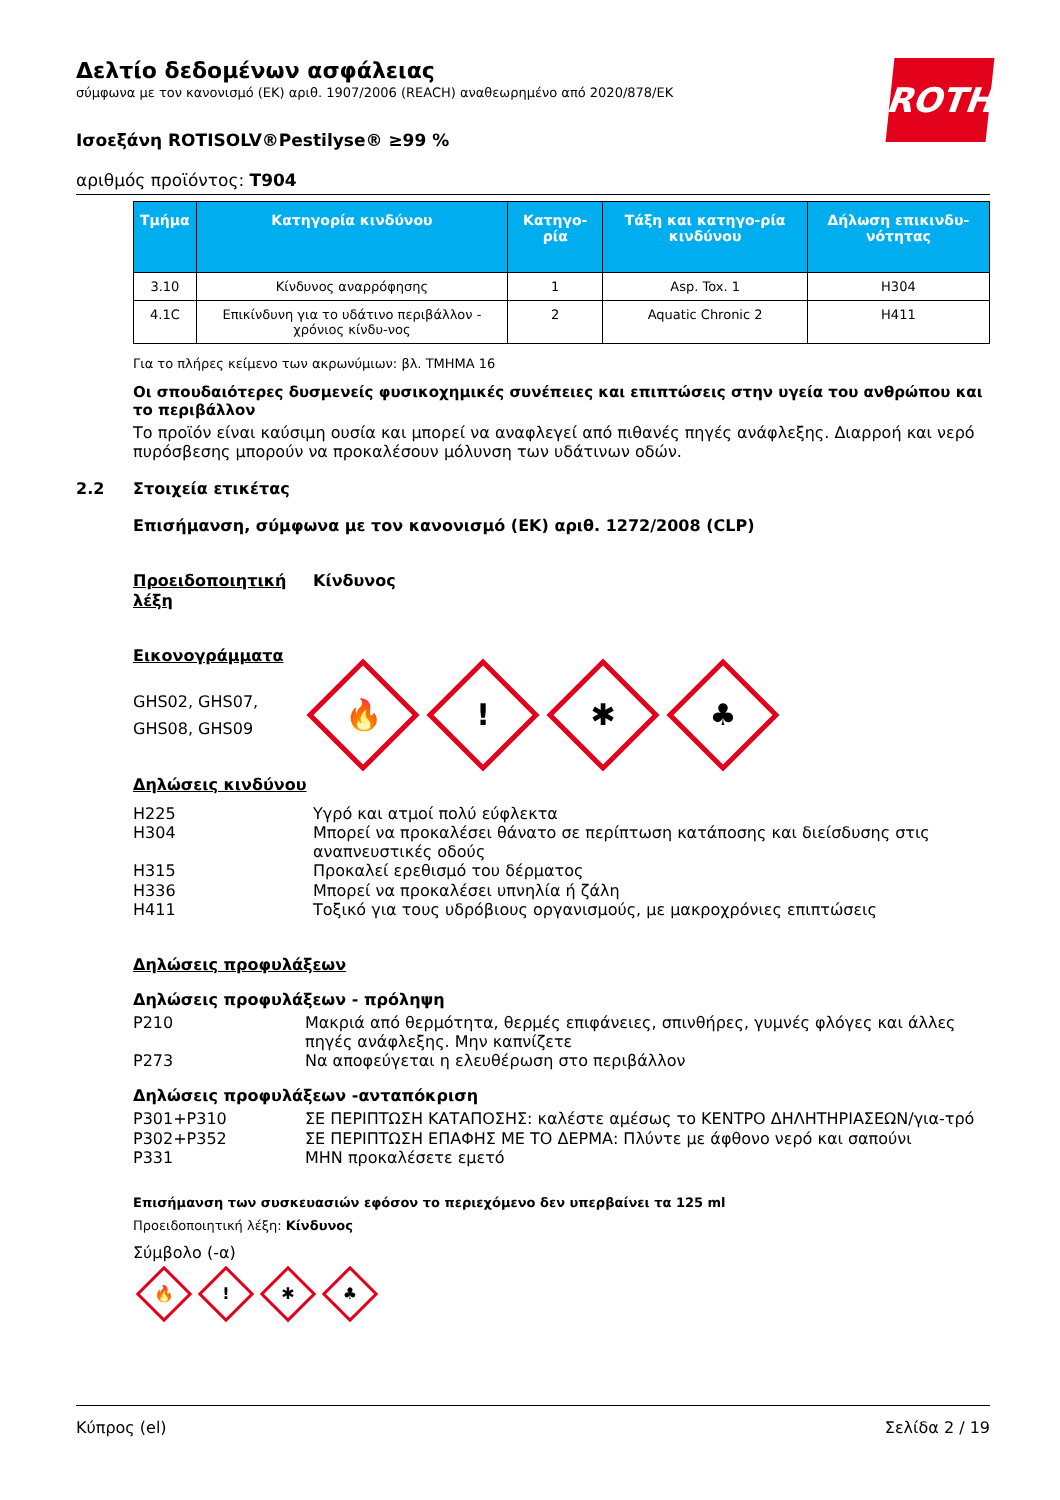ROTH
Δελτίο δεδομένων ασφάλειας
σύμφωνα με τον κανονισμό (ΕΚ) αριθ. 1907/2006 (REACH) αναθεωρημένο από 2020/878/ΕΚ
Ισοεξάνη ROTISOLV®Pestilyse® ≥99 %
αριθμός προϊόντος: T904
| Τμήμα | Κατηγορία κινδύνου | Κατηγο-ρία | Τάξη και κατηγο-ρία κινδύνου | Δήλωση επικινδυ-νότητας |
| --- | --- | --- | --- | --- |
| 3.10 | Κίνδυνος αναρρόφησης | 1 | Asp. Tox. 1 | H304 |
| 4.1C | Επικίνδυνη για το υδάτινο περιβάλλον - χρόνιος κίνδυ-νος | 2 | Aquatic Chronic 2 | H411 |
Για το πλήρες κείμενο των ακρωνύμιων: βλ. ΤΜΗΜΑ 16
Οι σπουδαιότερες δυσμενείς φυσικοχημικές συνέπειες και επιπτώσεις στην υγεία του ανθρώπου και το περιβάλλον
Το προϊόν είναι καύσιμη ουσία και μπορεί να αναφλεγεί από πιθανές πηγές ανάφλεξης. Διαρροή και νερό πυρόσβεσης μπορούν να προκαλέσουν μόλυνση των υδάτινων οδών.
2.2 Στοιχεία ετικέτας
Επισήμανση, σύμφωνα με τον κανονισμό (ΕΚ) αριθ. 1272/2008 (CLP)
Προειδοποιητική λέξη
Κίνδυνος
Εικονογράμματα
GHS02, GHS07,
GHS08, GHS09
🔥
!
✱
♣
Δηλώσεις κινδύνου
H225 Υγρό και ατμοί πολύ εύφλεκτα
H304 Μπορεί να προκαλέσει θάνατο σε περίπτωση κατάποσης και διείσδυσης στις αναπνευστικές οδούς
H315 Προκαλεί ερεθισμό του δέρματος
H336 Μπορεί να προκαλέσει υπνηλία ή ζάλη
H411 Τοξικό για τους υδρόβιους οργανισμούς, με μακροχρόνιες επιπτώσεις
Δηλώσεις προφυλάξεων
Δηλώσεις προφυλάξεων - πρόληψη
P210 Μακριά από θερμότητα, θερμές επιφάνειες, σπινθήρες, γυμνές φλόγες και άλλες πηγές ανάφλεξης. Μην καπνίζετε
P273 Να αποφεύγεται η ελευθέρωση στο περιβάλλον
Δηλώσεις προφυλάξεων -ανταπόκριση
P301+P310 ΣΕ ΠΕΡΙΠΤΩΣΗ ΚΑΤΑΠΟΣΗΣ: καλέστε αμέσως το ΚΕΝΤΡΟ ΔΗΛΗΤΗΡΙΑΣΕΩΝ/για-τρό
P302+P352 ΣΕ ΠΕΡΙΠΤΩΣΗ ΕΠΑΦΗΣ ΜΕ ΤΟ ΔΕΡΜΑ: Πλύντε με άφθονο νερό και σαπούνι
P331 ΜΗΝ προκαλέσετε εμετό
Επισήμανση των συσκευασιών εφόσον το περιεχόμενο δεν υπερβαίνει τα 125 ml
Προειδοποιητική λέξη: Κίνδυνος
Σύμβολο (-α)
🔥
!
✱
♣
Κύπρος (el) Σελίδα 2 / 19